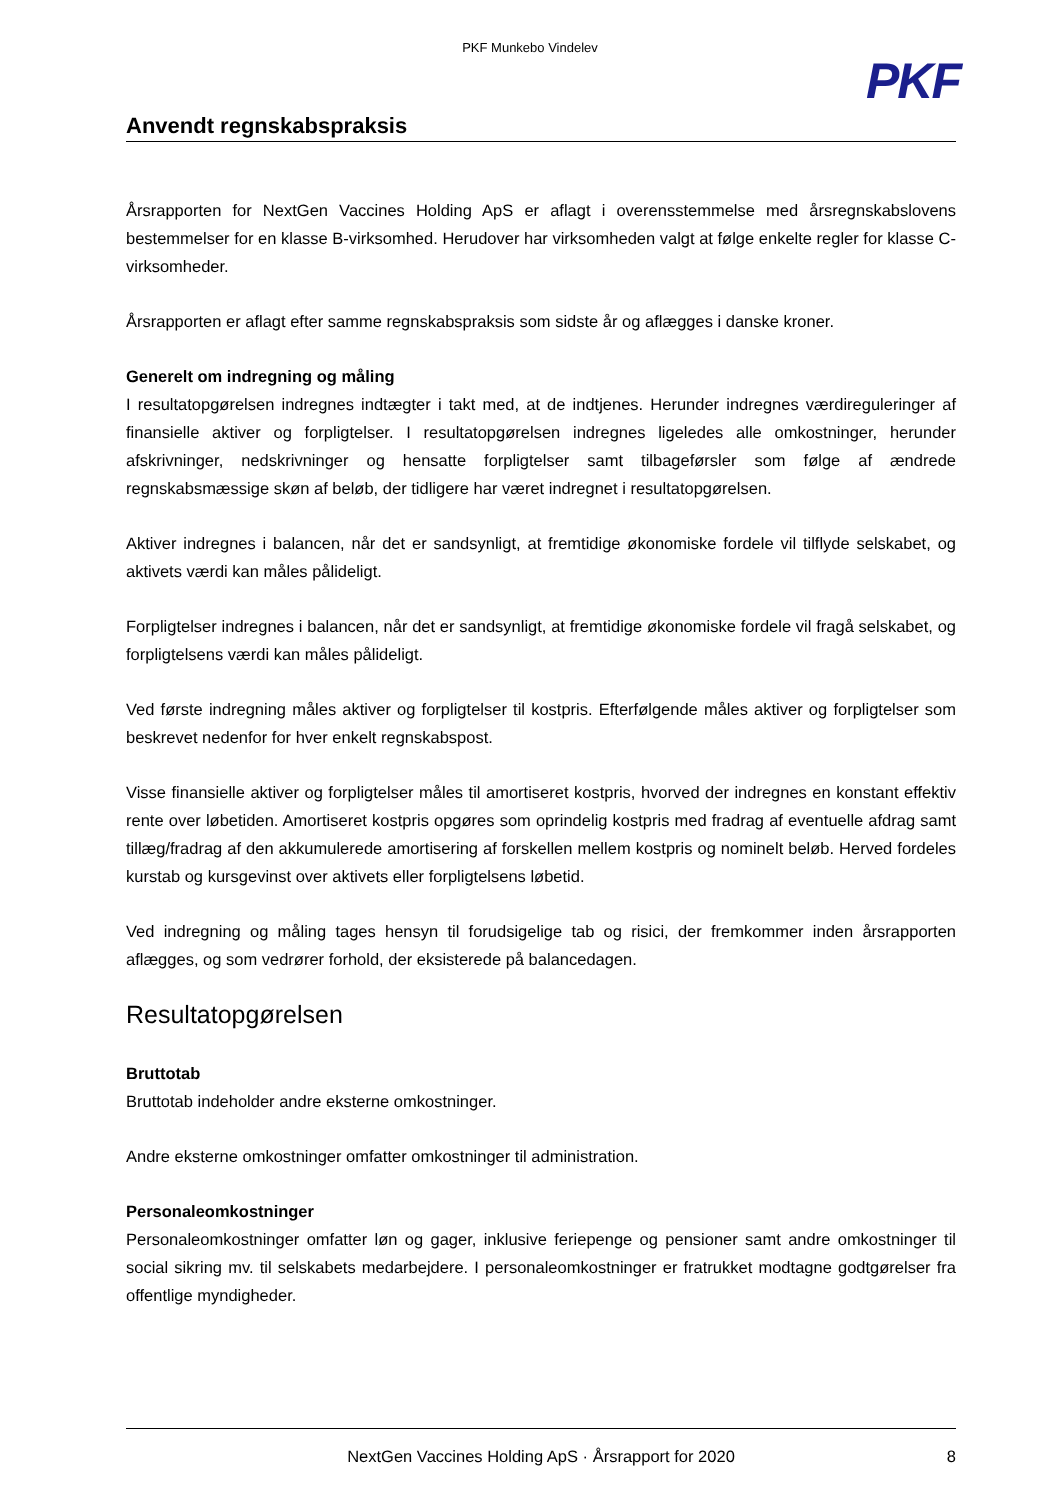PKF Munkebo Vindelev
PKF
Anvendt regnskabspraksis
Årsrapporten for NextGen Vaccines Holding ApS er aflagt i overensstemmelse med årsregnskabslovens bestemmelser for en klasse B-virksomhed. Herudover har virksomheden valgt at følge enkelte regler for klasse C-virksomheder.
Årsrapporten er aflagt efter samme regnskabspraksis som sidste år og aflægges i danske kroner.
Generelt om indregning og måling
I resultatopgørelsen indregnes indtægter i takt med, at de indtjenes. Herunder indregnes værdireguleringer af finansielle aktiver og forpligtelser. I resultatopgørelsen indregnes ligeledes alle omkostninger, herunder afskrivninger, nedskrivninger og hensatte forpligtelser samt tilbageførsler som følge af ændrede regnskabsmæssige skøn af beløb, der tidligere har været indregnet i resultatopgørelsen.
Aktiver indregnes i balancen, når det er sandsynligt, at fremtidige økonomiske fordele vil tilflyde selskabet, og aktivets værdi kan måles pålideligt.
Forpligtelser indregnes i balancen, når det er sandsynligt, at fremtidige økonomiske fordele vil fragå selskabet, og forpligtelsens værdi kan måles pålideligt.
Ved første indregning måles aktiver og forpligtelser til kostpris. Efterfølgende måles aktiver og forpligtelser som beskrevet nedenfor for hver enkelt regnskabspost.
Visse finansielle aktiver og forpligtelser måles til amortiseret kostpris, hvorved der indregnes en konstant effektiv rente over løbetiden. Amortiseret kostpris opgøres som oprindelig kostpris med fradrag af eventuelle afdrag samt tillæg/fradrag af den akkumulerede amortisering af forskellen mellem kostpris og nominelt beløb. Herved fordeles kurstab og kursgevinst over aktivets eller forpligtelsens løbetid.
Ved indregning og måling tages hensyn til forudsigelige tab og risici, der fremkommer inden årsrapporten aflægges, og som vedrører forhold, der eksisterede på balancedagen.
Resultatopgørelsen
Bruttotab
Bruttotab indeholder andre eksterne omkostninger.
Andre eksterne omkostninger omfatter omkostninger til administration.
Personaleomkostninger
Personaleomkostninger omfatter løn og gager, inklusive feriepenge og pensioner samt andre omkostninger til social sikring mv. til selskabets medarbejdere. I personaleomkostninger er fratrukket modtagne godtgørelser fra offentlige myndigheder.
NextGen Vaccines Holding ApS · Årsrapport for 2020 8